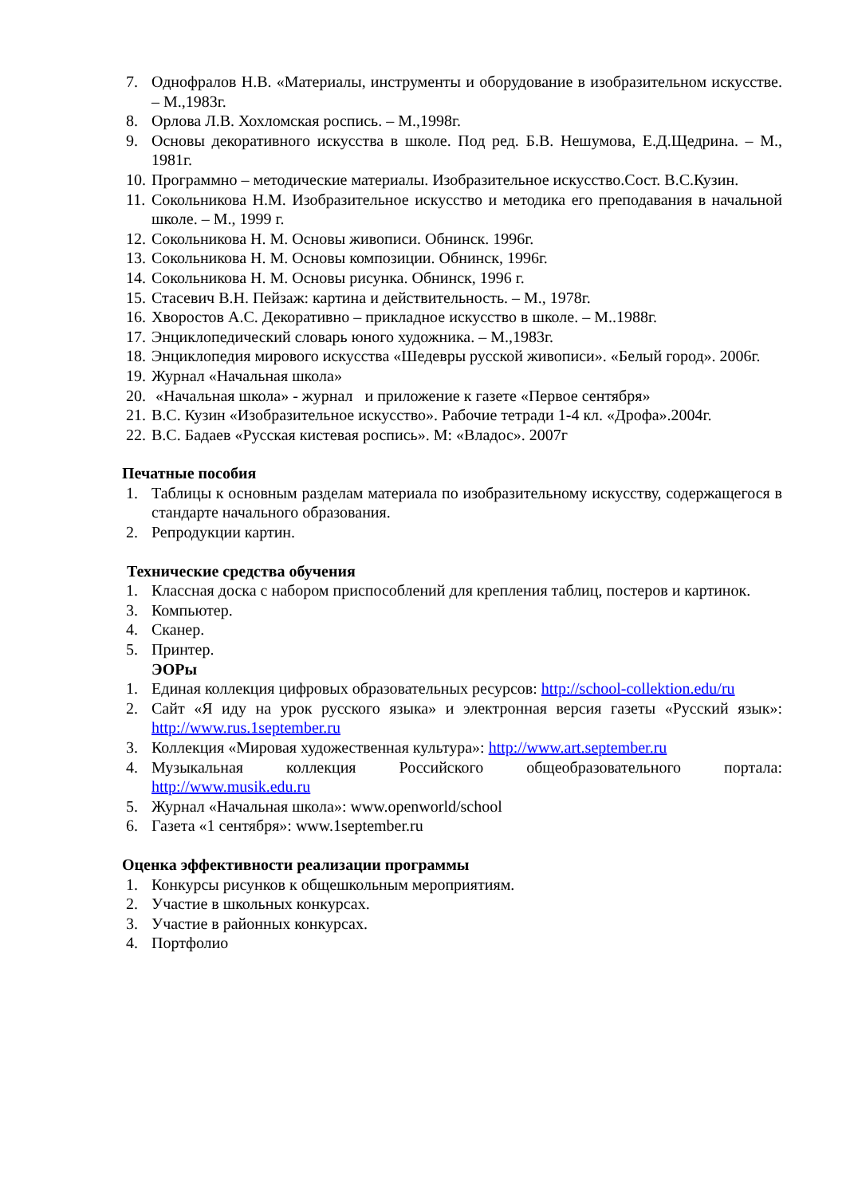7. Однофралов Н.В. «Материалы, инструменты и оборудование в изобразительном искусстве. – М.,1983г.
8. Орлова Л.В. Хохломская роспись. – М.,1998г.
9. Основы декоративного искусства в школе. Под ред. Б.В. Нешумова, Е.Д.Щедрина. – М., 1981г.
10. Программно – методические материалы. Изобразительное искусство.Сост. В.С.Кузин.
11. Сокольникова Н.М. Изобразительное искусство и методика его преподавания в начальной школе. – М., 1999 г.
12. Сокольникова Н. М. Основы живописи. Обнинск. 1996г.
13. Сокольникова Н. М. Основы композиции. Обнинск, 1996г.
14. Сокольникова Н. М. Основы рисунка. Обнинск, 1996 г.
15. Стасевич В.Н. Пейзаж: картина и действительность. – М., 1978г.
16. Хворостов А.С. Декоративно – прикладное искусство в школе. – М..1988г.
17. Энциклопедический словарь юного художника. – М.,1983г.
18. Энциклопедия мирового искусства «Шедевры русской живописи». «Белый город». 2006г.
19. Журнал «Начальная школа»
20. «Начальная школа» - журнал и приложение к газете «Первое сентября»
21. В.С. Кузин «Изобразительное искусство». Рабочие тетради 1-4 кл. «Дрофа».2004г.
22. В.С. Бадаев «Русская кистевая роспись». М: «Владос». 2007г
Печатные пособия
1. Таблицы к основным разделам материала по изобразительному искусству, содержащегося в стандарте начального образования.
2. Репродукции картин.
Технические средства обучения
1. Классная доска с набором приспособлений для крепления таблиц, постеров и картинок.
3. Компьютер.
4. Сканер.
5. Принтер.
ЭОРы
1. Единая коллекция цифровых образовательных ресурсов: http://school-collektion.edu/ru
2. Сайт «Я иду на урок русского языка» и электронная версия газеты «Русский язык»: http://www.rus.1september.ru
3. Коллекция «Мировая художественная культура»: http://www.art.september.ru
4. Музыкальная коллекция Российского общеобразовательного портала: http://www.musik.edu.ru
5. Журнал «Начальная школа»: www.openworld/school
6. Газета «1 сентября»: www.1september.ru
Оценка эффективности реализации программы
1. Конкурсы рисунков к общешкольным мероприятиям.
2. Участие в школьных конкурсах.
3. Участие в районных конкурсах.
4. Портфолио